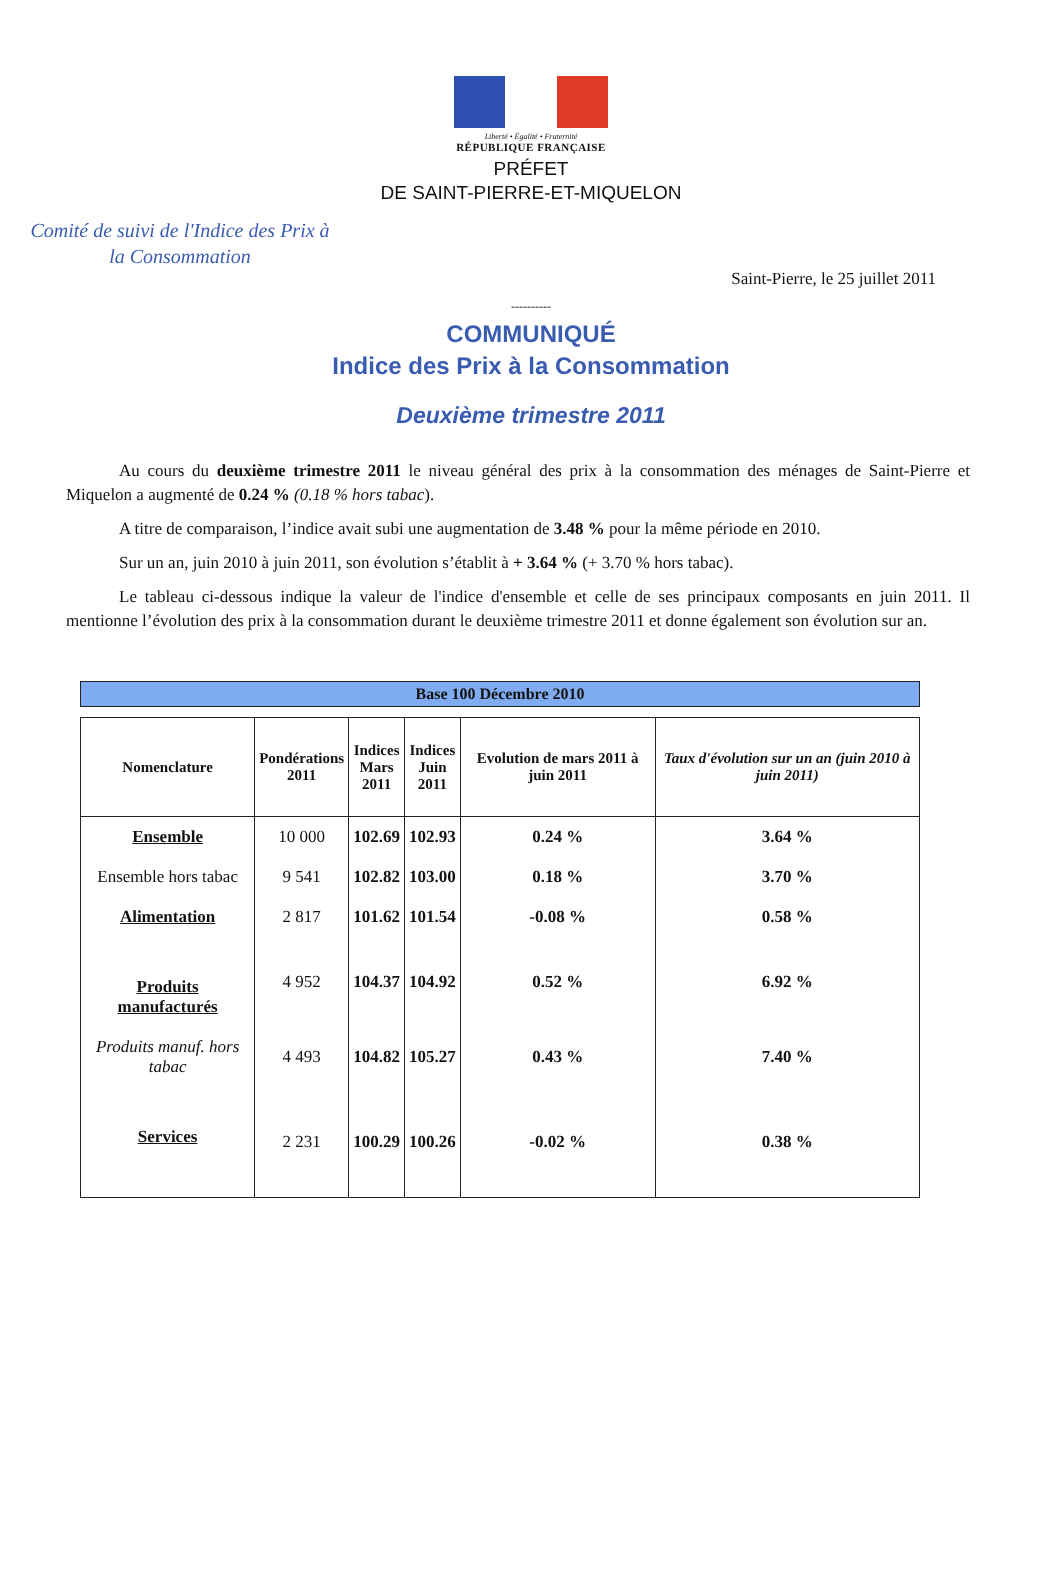Liberté • Égalité • Fraternité
RÉPUBLIQUE FRANÇAISE
PRÉFET
DE SAINT-PIERRE-ET-MIQUELON
Comité de suivi de l'Indice des Prix à la Consommation
Saint-Pierre, le 25 juillet 2011
----------
COMMUNIQUÉ
Indice des Prix à la Consommation
Deuxième trimestre 2011
Au cours du deuxième trimestre 2011 le niveau général des prix à la consommation des ménages de Saint-Pierre et Miquelon a augmenté de 0.24 % (0.18 % hors tabac).
A titre de comparaison, l’indice avait subi une augmentation de 3.48 % pour la même période en 2010.
Sur un an, juin 2010 à juin 2011, son évolution s’établit à + 3.64 % (+ 3.70 % hors tabac).
Le tableau ci-dessous indique la valeur de l'indice d'ensemble et celle de ses principaux composants en juin 2011. Il mentionne l’évolution des prix à la consommation durant le deuxième trimestre 2011 et donne également son évolution sur an.
Base 100 Décembre 2010
| Nomenclature | Pondérations 2011 | Indices Mars 2011 | Indices Juin 2011 | Evolution de mars 2011 à juin 2011 | Taux d'évolution sur un an (juin 2010 à juin 2011) |
| --- | --- | --- | --- | --- | --- |
| Ensemble | 10 000 | 102.69 | 102.93 | 0.24 % | 3.64 % |
| Ensemble hors tabac | 9 541 | 102.82 | 103.00 | 0.18 % | 3.70 % |
| Alimentation | 2 817 | 101.62 | 101.54 | -0.08 % | 0.58 % |
| Produits manufacturés | 4 952 | 104.37 | 104.92 | 0.52 % | 6.92 % |
| Produits manuf. hors tabac | 4 493 | 104.82 | 105.27 | 0.43 % | 7.40 % |
| Services | 2 231 | 100.29 | 100.26 | -0.02 % | 0.38 % |